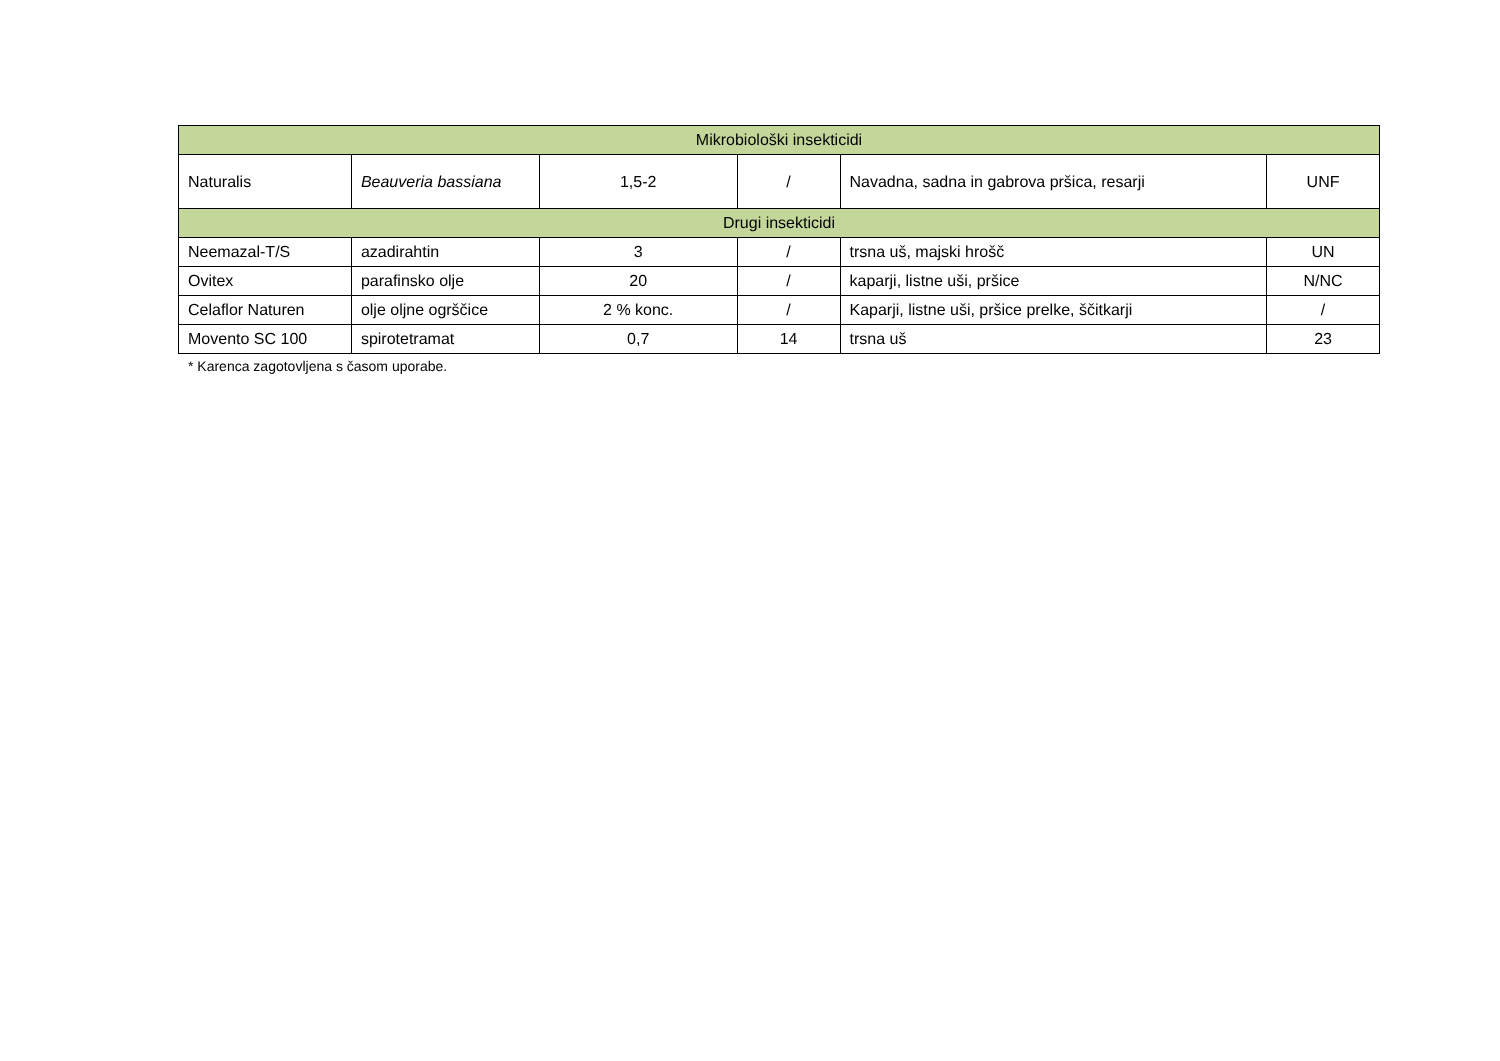| Mikrobiološki insekticidi | | | | | |
| Naturalis | Beauveria bassiana | 1,5-2 | / | Navadna, sadna in gabrova pršica, resarji | UNF |
| Drugi insekticidi | | | | | |
| Neemazal-T/S | azadirahtin | 3 | / | trsna uš, majski hrošč | UN |
| Ovitex | parafinsko olje | 20 | / | kaparji, listne uši, pršice | N/NC |
| Celaflor Naturen | olje oljne ogrščice | 2 % konc. | / | Kaparji, listne uši, pršice prelke, ščitkarji | / |
| Movento SC 100 | spirotetramat | 0,7 | 14 | trsna uš | 23 |
* Karenca zagotovljena s časom uporabe.